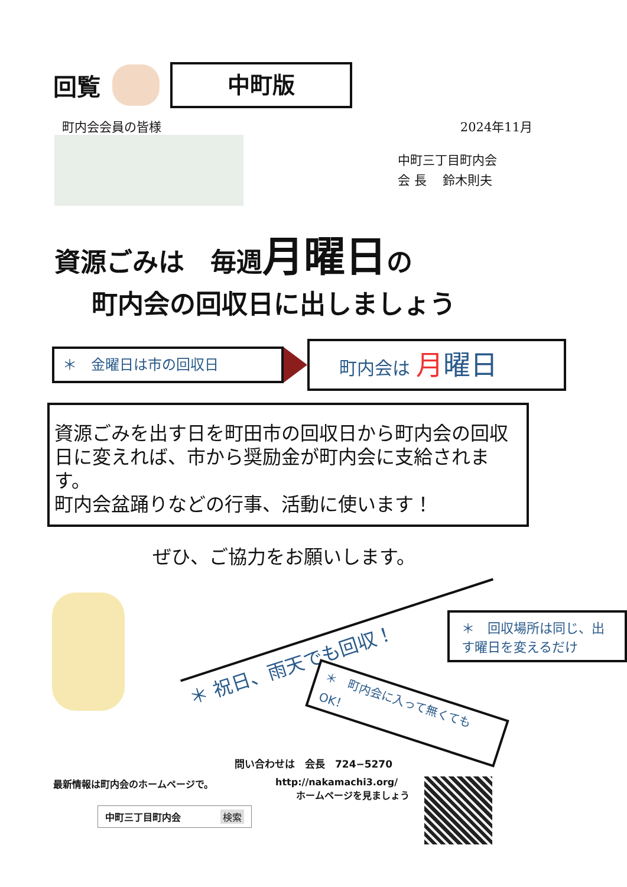回覧
中町版
町内会会員の皆様 2024年11月
中町三丁目町内会
会 長　 鈴木則夫
資源ごみは　毎週月曜日の
町内会の回収日に出しましょう
＊　金曜日は市の回収日
町内会は 月曜日
資源ごみを出す日を町田市の回収日から町内会の回収日に変えれば、市から奨励金が町内会に支給されます。
町内会盆踊りなどの行事、活動に使います！
ぜひ、ご協力をお願いします。
＊ 祝日、雨天でも回収！
＊　町内会に入って無くても OK！
＊　回収場所は同じ、出す曜日を変えるだけ
問い合わせは　会長　724−5270
最新情報は町内会のホームページで。
中町三丁目町内会 検索
http://nakamachi3.org/
ホームページを見ましょう